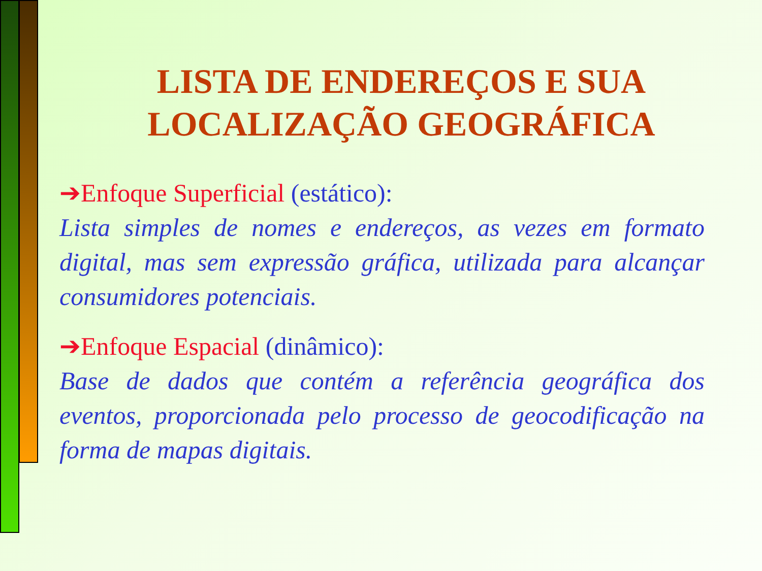LISTA DE ENDEREÇOS E SUA
LOCALIZAÇÃO GEOGRÁFICA
➔Enfoque Superficial (estático):
Lista simples de nomes e endereços, as vezes em formato digital, mas sem expressão gráfica, utilizada para alcançar consumidores potenciais.
➔Enfoque Espacial (dinâmico):
Base de dados que contém a referência geográfica dos eventos, proporcionada pelo processo de geocodificação na forma de mapas digitais.